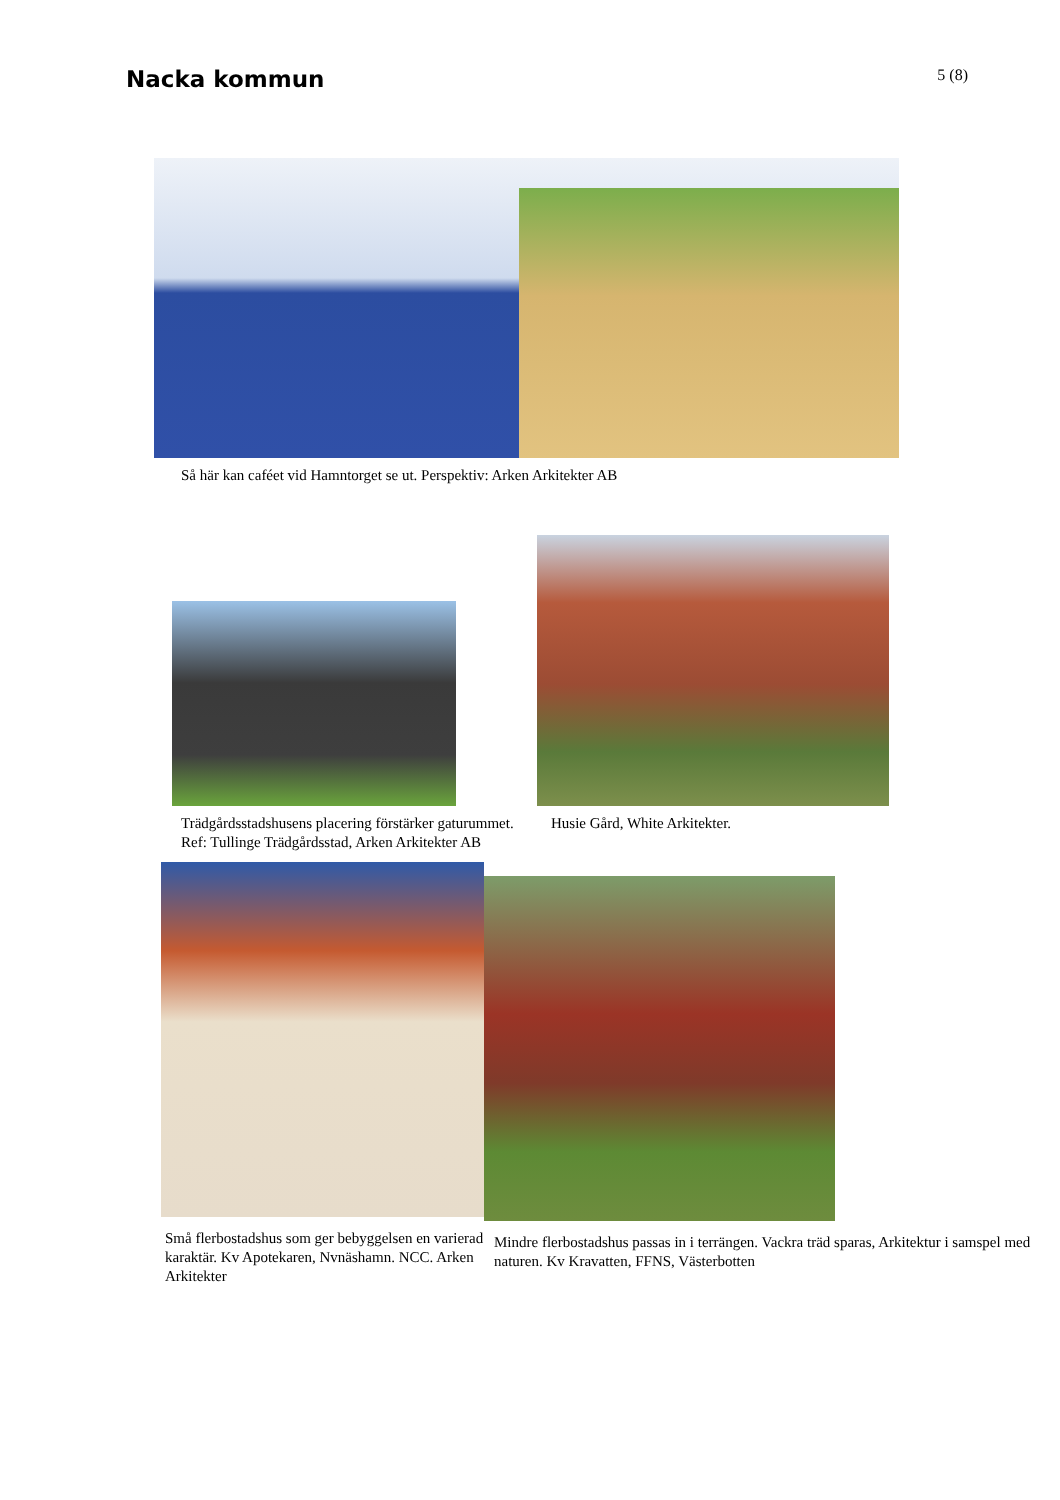Nacka kommun
5 (8)
Så här kan caféet vid Hamntorget se ut. Perspektiv: Arken Arkitekter AB
Trädgårdsstadshusens placering förstärker gaturummet. Ref: Tullinge Trädgårdsstad, Arken Arkitekter AB
Husie Gård, White Arkitekter.
Små flerbostadshus som ger bebyggelsen en varierad karaktär. Kv Apotekaren, Nvnäshamn. NCC. Arken Arkitekter
Mindre flerbostadshus passas in i terrängen. Vackra träd sparas, Arkitektur i samspel med naturen. Kv Kravatten, FFNS, Västerbotten